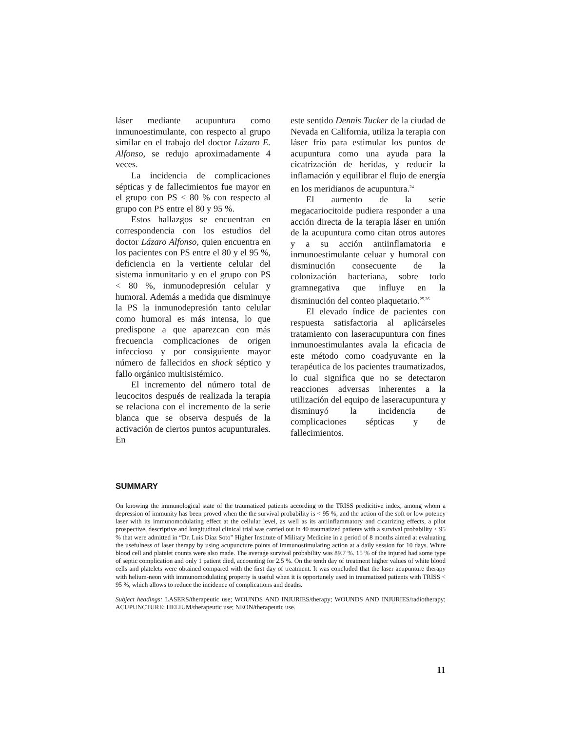láser mediante acupuntura como inmunoestimulante, con respecto al grupo similar en el trabajo del doctor Lázaro E. Alfonso, se redujo aproximadamente 4 veces.
La incidencia de complicaciones sépticas y de fallecimientos fue mayor en el grupo con PS < 80 % con respecto al grupo con PS entre el 80 y 95 %.
Estos hallazgos se encuentran en correspondencia con los estudios del doctor Lázaro Alfonso, quien encuentra en los pacientes con PS entre el 80 y el 95 %, deficiencia en la vertiente celular del sistema inmunitario y en el grupo con PS < 80 %, inmunodepresión celular y humoral. Además a medida que disminuye la PS la inmunodepresión tanto celular como humoral es más intensa, lo que predispone a que aparezcan con más frecuencia complicaciones de origen infeccioso y por consiguiente mayor número de fallecidos en shock séptico y fallo orgánico multisistémico.
El incremento del número total de leucocitos después de realizada la terapia se relaciona con el incremento de la serie blanca que se observa después de la activación de ciertos puntos acupunturales. En
este sentido Dennis Tucker de la ciudad de Nevada en California, utiliza la terapia con láser frío para estimular los puntos de acupuntura como una ayuda para la cicatrización de heridas, y reducir la inflamación y equilibrar el flujo de energía en los meridianos de acupuntura.<sup>24</sup>
El aumento de la serie megacariocitoide pudiera responder a una acción directa de la terapia láser en unión de la acupuntura como citan otros autores y a su acción antiinflamatoria e inmunoestimulante celuar y humoral con disminución consecuente de la colonización bacteriana, sobre todo gramnegativa que influye en la disminución del conteo plaquetario.<sup>25,26</sup>
El elevado índice de pacientes con respuesta satisfactoria al aplicárseles tratamiento con laseracupuntura con fines inmunoestimulantes avala la eficacia de este método como coadyuvante en la terapéutica de los pacientes traumatizados, lo cual significa que no se detectaron reacciones adversas inherentes a la utilización del equipo de laseracupuntura y disminuyó la incidencia de complicaciones sépticas y de fallecimientos.
SUMMARY
On knowing the immunological state of the traumatized patients according to the TRISS predicitive index, among whom a depression of immunity has been proved when the the survival probability is < 95 %, and the action of the soft or low potency laser with its immunomodulating effect at the cellular level, as well as its antiinflammatory and cicatrizing effects, a pilot prospective, descriptive and longitudinal clinical trial was carried out in 40 traumatized patients with a survival probability < 95 % that were admitted in “Dr. Luis Díaz Soto” Higher Institute of Military Medicine in a period of 8 months aimed at evaluating the usefulness of laser therapy by using acupuncture points of immunostimulating action at a daily session for 10 days. White blood cell and platelet counts were also made. The average survival probability was 89.7 %. 15 % of the injured had some type of septic complication and only 1 patient died, accounting for 2.5 %. On the tenth day of treatment higher values of white blood cells and platelets were obtained compared with the first day of treatment. It was concluded that the laser acupunture therapy with helium-neon with immunomodulating property is useful when it is opportunely used in traumatized patients with TRISS < 95 %, which allows to reduce the incidence of complications and deaths.
Subject headings: LASERS/therapeutic use; WOUNDS AND INJURIES/therapy; WOUNDS AND INJURIES/radiotherapy; ACUPUNCTURE; HELIUM/therapeutic use; NEON/therapeutic use.
11